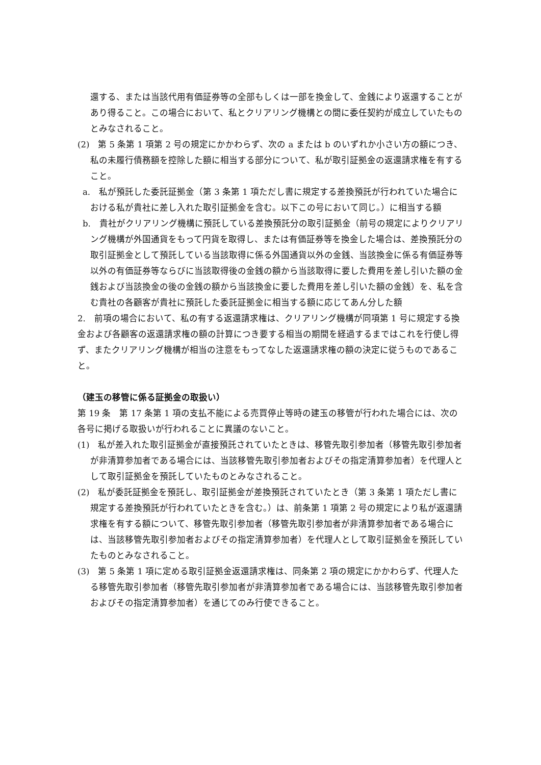還する、または当該代用有価証券等の全部もしくは一部を換金して、金銭により返還することがあり得ること。この場合において、私とクリアリング機構との間に委任契約が成立していたものとみなされること。
(2)　第 5 条第 1 項第 2 号の規定にかかわらず、次の a または b のいずれか小さい方の額につき、私の未履行債務額を控除した額に相当する部分について、私が取引証拠金の返還請求権を有すること。
a.　私が預託した委託証拠金（第 3 条第 1 項ただし書に規定する差換預託が行われていた場合における私が貴社に差し入れた取引証拠金を含む。以下この号において同じ。）に相当する額
b.　貴社がクリアリング機構に預託している差換預託分の取引証拠金（前号の規定によりクリアリング機構が外国通貨をもって円貨を取得し、または有価証券等を換金した場合は、差換預託分の取引証拠金として預託している当該取得に係る外国通貨以外の金銭、当該換金に係る有価証券等以外の有価証券等ならびに当該取得後の金銭の額から当該取得に要した費用を差し引いた額の金銭および当該換金の後の金銭の額から当該換金に要した費用を差し引いた額の金銭）を、私を含む貴社の各顧客が貴社に預託した委託証拠金に相当する額に応じてあん分した額
2.　前項の場合において、私の有する返還請求権は、クリアリング機構が同項第 1 号に規定する換金および各顧客の返還請求権の額の計算につき要する相当の期間を経過するまではこれを行使し得ず、またクリアリング機構が相当の注意をもってなした返還請求権の額の決定に従うものであること。
（建玉の移管に係る証拠金の取扱い）
第 19 条　第 17 条第 1 項の支払不能による売買停止等時の建玉の移管が行われた場合には、次の各号に掲げる取扱いが行われることに異議のないこと。
(1)　私が差入れた取引証拠金が直接預託されていたときは、移管先取引参加者（移管先取引参加者が非清算参加者である場合には、当該移管先取引参加者およびその指定清算参加者）を代理人として取引証拠金を預託していたものとみなされること。
(2)　私が委託証拠金を預託し、取引証拠金が差換預託されていたとき（第 3 条第 1 項ただし書に規定する差換預託が行われていたときを含む。）は、前条第 1 項第 2 号の規定により私が返還請求権を有する額について、移管先取引参加者（移管先取引参加者が非清算参加者である場合には、当該移管先取引参加者およびその指定清算参加者）を代理人として取引証拠金を預託していたものとみなされること。
(3)　第 5 条第 1 項に定める取引証拠金返還請求権は、同条第 2 項の規定にかかわらず、代理人たる移管先取引参加者（移管先取引参加者が非清算参加者である場合には、当該移管先取引参加者およびその指定清算参加者）を通じてのみ行使できること。